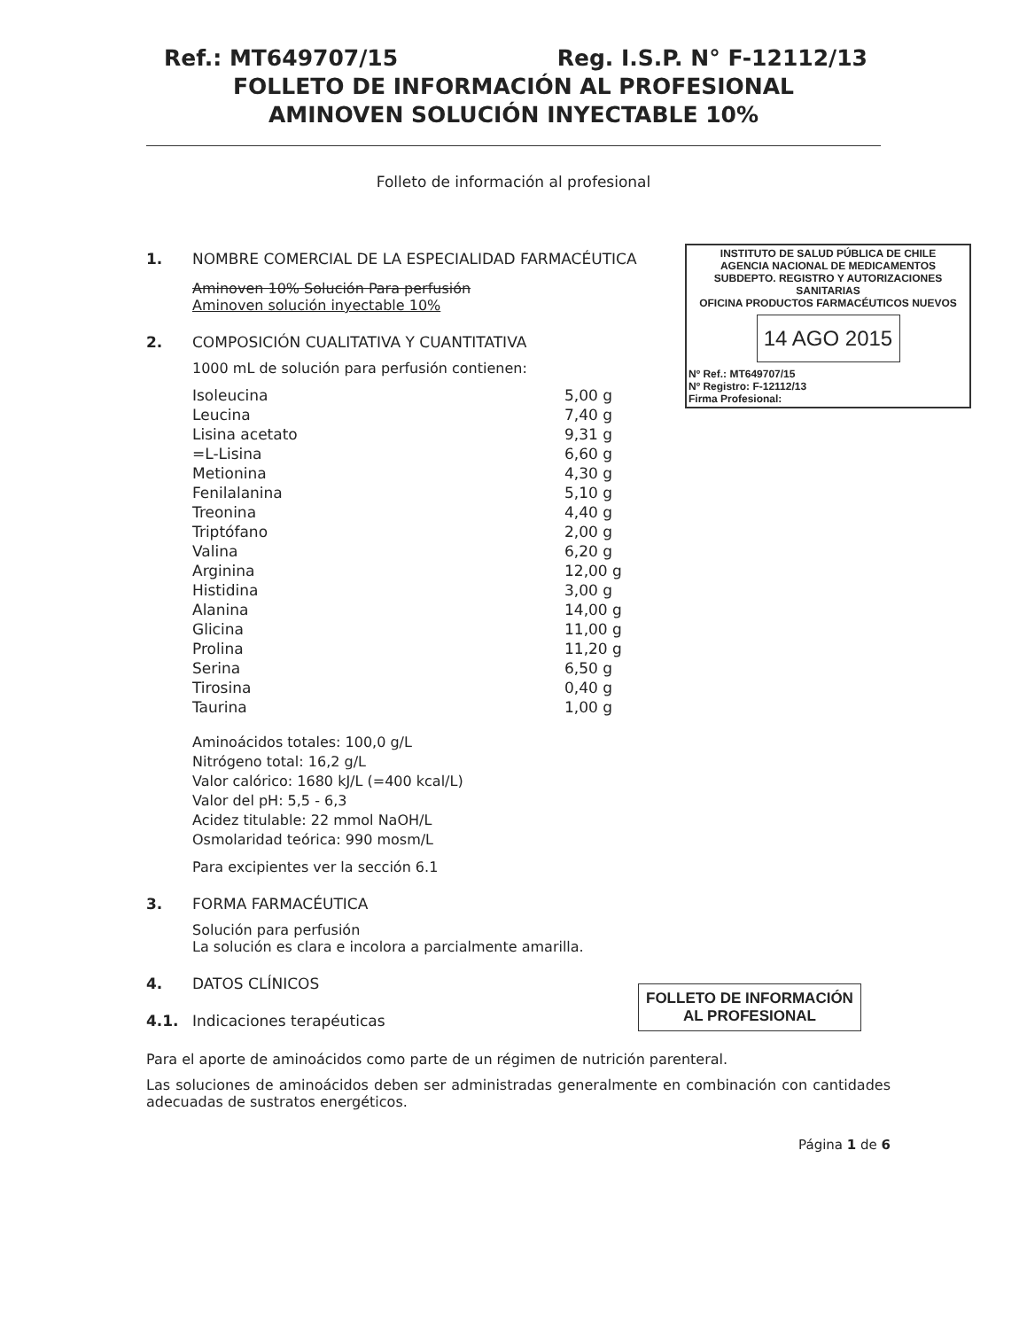Ref.: MT649707/15 Reg. I.S.P. N° F-12112/13
FOLLETO DE INFORMACIÓN AL PROFESIONAL
AMINOVEN SOLUCIÓN INYECTABLE 10%
Folleto de información al profesional
INSTITUTO DE SALUD PÚBLICA DE CHILE
AGENCIA NACIONAL DE MEDICAMENTOS
SUBDEPTO. REGISTRO Y AUTORIZACIONES SANITARIAS
OFICINA PRODUCTOS FARMACÉUTICOS NUEVOS
14 AGO 2015
Nº Ref.: MT649707/15
Nº Registro: F-12112/13
Firma Profesional:
1. NOMBRE COMERCIAL DE LA ESPECIALIDAD FARMACÉUTICA
Aminoven 10% Solución Para perfusión
Aminoven solución inyectable 10%
2. COMPOSICIÓN CUALITATIVA Y CUANTITATIVA
1000 mL de solución para perfusión contienen:
| Isoleucina | 5,00 g |
| Leucina | 7,40 g |
| Lisina acetato | 9,31 g |
| =L-Lisina | 6,60 g |
| Metionina | 4,30 g |
| Fenilalanina | 5,10 g |
| Treonina | 4,40 g |
| Triptófano | 2,00 g |
| Valina | 6,20 g |
| Arginina | 12,00 g |
| Histidina | 3,00 g |
| Alanina | 14,00 g |
| Glicina | 11,00 g |
| Prolina | 11,20 g |
| Serina | 6,50 g |
| Tirosina | 0,40 g |
| Taurina | 1,00 g |
Aminoácidos totales: 100,0 g/L
Nitrógeno total: 16,2 g/L
Valor calórico: 1680 kJ/L (=400 kcal/L)
Valor del pH: 5,5 - 6,3
Acidez titulable: 22 mmol NaOH/L
Osmolaridad teórica: 990 mosm/L
Para excipientes ver la sección 6.1
3. FORMA FARMACÉUTICA
Solución para perfusión
La solución es clara e incolora a parcialmente amarilla.
4. DATOS CLÍNICOS
4.1. Indicaciones terapéuticas
Para el aporte de aminoácidos como parte de un régimen de nutrición parenteral.
Las soluciones de aminoácidos deben ser administradas generalmente en combinación con cantidades adecuadas de sustratos energéticos.
Página 1 de 6
FOLLETO DE INFORMACIÓN
AL PROFESIONAL